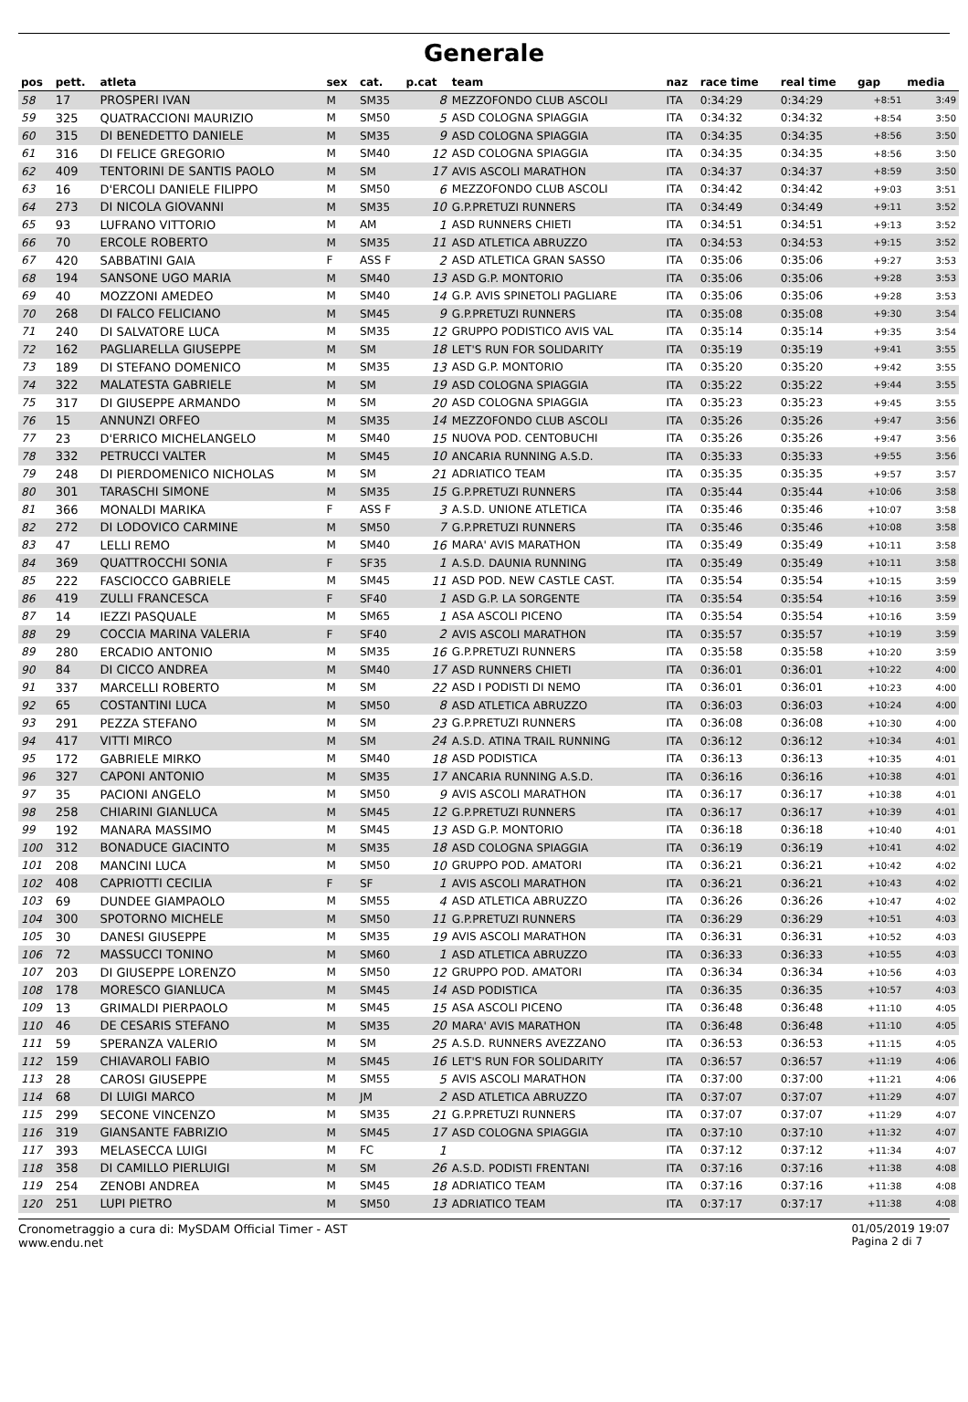Generale
| pos | pett. | atleta | sex | cat. | p.cat | team | naz | race time | real time | gap | media |
| --- | --- | --- | --- | --- | --- | --- | --- | --- | --- | --- | --- |
| 58 | 17 | PROSPERI IVAN | M | SM35 | 8 | MEZZOFONDO CLUB ASCOLI | ITA | 0:34:29 | 0:34:29 | +8:51 | 3:49 |
| 59 | 325 | QUATRACCIONI MAURIZIO | M | SM50 | 5 | ASD COLOGNA SPIAGGIA | ITA | 0:34:32 | 0:34:32 | +8:54 | 3:50 |
| 60 | 315 | DI BENEDETTO DANIELE | M | SM35 | 9 | ASD COLOGNA SPIAGGIA | ITA | 0:34:35 | 0:34:35 | +8:56 | 3:50 |
| 61 | 316 | DI FELICE GREGORIO | M | SM40 | 12 | ASD COLOGNA SPIAGGIA | ITA | 0:34:35 | 0:34:35 | +8:56 | 3:50 |
| 62 | 409 | TENTORINI DE SANTIS PAOLO | M | SM | 17 | AVIS ASCOLI MARATHON | ITA | 0:34:37 | 0:34:37 | +8:59 | 3:50 |
| 63 | 16 | D'ERCOLI DANIELE FILIPPO | M | SM50 | 6 | MEZZOFONDO CLUB ASCOLI | ITA | 0:34:42 | 0:34:42 | +9:03 | 3:51 |
| 64 | 273 | DI NICOLA GIOVANNI | M | SM35 | 10 | G.P.PRETUZI RUNNERS | ITA | 0:34:49 | 0:34:49 | +9:11 | 3:52 |
| 65 | 93 | LUFRANO VITTORIO | M | AM | 1 | ASD RUNNERS CHIETI | ITA | 0:34:51 | 0:34:51 | +9:13 | 3:52 |
| 66 | 70 | ERCOLE ROBERTO | M | SM35 | 11 | ASD ATLETICA ABRUZZO | ITA | 0:34:53 | 0:34:53 | +9:15 | 3:52 |
| 67 | 420 | SABBATINI GAIA | F | ASS F | 2 | ASD ATLETICA GRAN SASSO | ITA | 0:35:06 | 0:35:06 | +9:27 | 3:53 |
| 68 | 194 | SANSONE UGO MARIA | M | SM40 | 13 | ASD G.P. MONTORIO | ITA | 0:35:06 | 0:35:06 | +9:28 | 3:53 |
| 69 | 40 | MOZZONI AMEDEO | M | SM40 | 14 | G.P. AVIS SPINETOLI PAGLIARE | ITA | 0:35:06 | 0:35:06 | +9:28 | 3:53 |
| 70 | 268 | DI FALCO FELICIANO | M | SM45 | 9 | G.P.PRETUZI RUNNERS | ITA | 0:35:08 | 0:35:08 | +9:30 | 3:54 |
| 71 | 240 | DI SALVATORE LUCA | M | SM35 | 12 | GRUPPO PODISTICO AVIS VAL | ITA | 0:35:14 | 0:35:14 | +9:35 | 3:54 |
| 72 | 162 | PAGLIARELLA GIUSEPPE | M | SM | 18 | LET'S RUN FOR SOLIDARITY | ITA | 0:35:19 | 0:35:19 | +9:41 | 3:55 |
| 73 | 189 | DI STEFANO DOMENICO | M | SM35 | 13 | ASD G.P. MONTORIO | ITA | 0:35:20 | 0:35:20 | +9:42 | 3:55 |
| 74 | 322 | MALATESTA GABRIELE | M | SM | 19 | ASD COLOGNA SPIAGGIA | ITA | 0:35:22 | 0:35:22 | +9:44 | 3:55 |
| 75 | 317 | DI GIUSEPPE ARMANDO | M | SM | 20 | ASD COLOGNA SPIAGGIA | ITA | 0:35:23 | 0:35:23 | +9:45 | 3:55 |
| 76 | 15 | ANNUNZI ORFEO | M | SM35 | 14 | MEZZOFONDO CLUB ASCOLI | ITA | 0:35:26 | 0:35:26 | +9:47 | 3:56 |
| 77 | 23 | D'ERRICO MICHELANGELO | M | SM40 | 15 | NUOVA POD. CENTOBUCHI | ITA | 0:35:26 | 0:35:26 | +9:47 | 3:56 |
| 78 | 332 | PETRUCCI VALTER | M | SM45 | 10 | ANCARIA RUNNING A.S.D. | ITA | 0:35:33 | 0:35:33 | +9:55 | 3:56 |
| 79 | 248 | DI PIERDOMENICO NICHOLAS | M | SM | 21 | ADRIATICO TEAM | ITA | 0:35:35 | 0:35:35 | +9:57 | 3:57 |
| 80 | 301 | TARASCHI SIMONE | M | SM35 | 15 | G.P.PRETUZI RUNNERS | ITA | 0:35:44 | 0:35:44 | +10:06 | 3:58 |
| 81 | 366 | MONALDI MARIKA | F | ASS F | 3 | A.S.D. UNIONE ATLETICA | ITA | 0:35:46 | 0:35:46 | +10:07 | 3:58 |
| 82 | 272 | DI LODOVICO CARMINE | M | SM50 | 7 | G.P.PRETUZI RUNNERS | ITA | 0:35:46 | 0:35:46 | +10:08 | 3:58 |
| 83 | 47 | LELLI REMO | M | SM40 | 16 | MARA' AVIS MARATHON | ITA | 0:35:49 | 0:35:49 | +10:11 | 3:58 |
| 84 | 369 | QUATTROCCHI SONIA | F | SF35 | 1 | A.S.D. DAUNIA RUNNING | ITA | 0:35:49 | 0:35:49 | +10:11 | 3:58 |
| 85 | 222 | FASCIOCCO GABRIELE | M | SM45 | 11 | ASD POD. NEW CASTLE CAST. | ITA | 0:35:54 | 0:35:54 | +10:15 | 3:59 |
| 86 | 419 | ZULLI FRANCESCA | F | SF40 | 1 | ASD G.P. LA SORGENTE | ITA | 0:35:54 | 0:35:54 | +10:16 | 3:59 |
| 87 | 14 | IEZZI PASQUALE | M | SM65 | 1 | ASA ASCOLI PICENO | ITA | 0:35:54 | 0:35:54 | +10:16 | 3:59 |
| 88 | 29 | COCCIA MARINA VALERIA | F | SF40 | 2 | AVIS ASCOLI MARATHON | ITA | 0:35:57 | 0:35:57 | +10:19 | 3:59 |
| 89 | 280 | ERCADIO ANTONIO | M | SM35 | 16 | G.P.PRETUZI RUNNERS | ITA | 0:35:58 | 0:35:58 | +10:20 | 3:59 |
| 90 | 84 | DI CICCO ANDREA | M | SM40 | 17 | ASD RUNNERS CHIETI | ITA | 0:36:01 | 0:36:01 | +10:22 | 4:00 |
| 91 | 337 | MARCELLI ROBERTO | M | SM | 22 | ASD I PODISTI DI NEMO | ITA | 0:36:01 | 0:36:01 | +10:23 | 4:00 |
| 92 | 65 | COSTANTINI LUCA | M | SM50 | 8 | ASD ATLETICA ABRUZZO | ITA | 0:36:03 | 0:36:03 | +10:24 | 4:00 |
| 93 | 291 | PEZZA STEFANO | M | SM | 23 | G.P.PRETUZI RUNNERS | ITA | 0:36:08 | 0:36:08 | +10:30 | 4:00 |
| 94 | 417 | VITTI MIRCO | M | SM | 24 | A.S.D. ATINA TRAIL RUNNING | ITA | 0:36:12 | 0:36:12 | +10:34 | 4:01 |
| 95 | 172 | GABRIELE MIRKO | M | SM40 | 18 | ASD PODISTICA | ITA | 0:36:13 | 0:36:13 | +10:35 | 4:01 |
| 96 | 327 | CAPONI ANTONIO | M | SM35 | 17 | ANCARIA RUNNING A.S.D. | ITA | 0:36:16 | 0:36:16 | +10:38 | 4:01 |
| 97 | 35 | PACIONI ANGELO | M | SM50 | 9 | AVIS ASCOLI MARATHON | ITA | 0:36:17 | 0:36:17 | +10:38 | 4:01 |
| 98 | 258 | CHIARINI GIANLUCA | M | SM45 | 12 | G.P.PRETUZI RUNNERS | ITA | 0:36:17 | 0:36:17 | +10:39 | 4:01 |
| 99 | 192 | MANARA MASSIMO | M | SM45 | 13 | ASD G.P. MONTORIO | ITA | 0:36:18 | 0:36:18 | +10:40 | 4:01 |
| 100 | 312 | BONADUCE GIACINTO | M | SM35 | 18 | ASD COLOGNA SPIAGGIA | ITA | 0:36:19 | 0:36:19 | +10:41 | 4:02 |
| 101 | 208 | MANCINI LUCA | M | SM50 | 10 | GRUPPO POD. AMATORI | ITA | 0:36:21 | 0:36:21 | +10:42 | 4:02 |
| 102 | 408 | CAPRIOTTI CECILIA | F | SF | 1 | AVIS ASCOLI MARATHON | ITA | 0:36:21 | 0:36:21 | +10:43 | 4:02 |
| 103 | 69 | DUNDEE GIAMPAOLO | M | SM55 | 4 | ASD ATLETICA ABRUZZO | ITA | 0:36:26 | 0:36:26 | +10:47 | 4:02 |
| 104 | 300 | SPOTORNO MICHELE | M | SM50 | 11 | G.P.PRETUZI RUNNERS | ITA | 0:36:29 | 0:36:29 | +10:51 | 4:03 |
| 105 | 30 | DANESI GIUSEPPE | M | SM35 | 19 | AVIS ASCOLI MARATHON | ITA | 0:36:31 | 0:36:31 | +10:52 | 4:03 |
| 106 | 72 | MASSUCCI TONINO | M | SM60 | 1 | ASD ATLETICA ABRUZZO | ITA | 0:36:33 | 0:36:33 | +10:55 | 4:03 |
| 107 | 203 | DI GIUSEPPE LORENZO | M | SM50 | 12 | GRUPPO POD. AMATORI | ITA | 0:36:34 | 0:36:34 | +10:56 | 4:03 |
| 108 | 178 | MORESCO GIANLUCA | M | SM45 | 14 | ASD PODISTICA | ITA | 0:36:35 | 0:36:35 | +10:57 | 4:03 |
| 109 | 13 | GRIMALDI PIERPAOLO | M | SM45 | 15 | ASA ASCOLI PICENO | ITA | 0:36:48 | 0:36:48 | +11:10 | 4:05 |
| 110 | 46 | DE CESARIS STEFANO | M | SM35 | 20 | MARA' AVIS MARATHON | ITA | 0:36:48 | 0:36:48 | +11:10 | 4:05 |
| 111 | 59 | SPERANZA VALERIO | M | SM | 25 | A.S.D. RUNNERS AVEZZANO | ITA | 0:36:53 | 0:36:53 | +11:15 | 4:05 |
| 112 | 159 | CHIAVAROLI FABIO | M | SM45 | 16 | LET'S RUN FOR SOLIDARITY | ITA | 0:36:57 | 0:36:57 | +11:19 | 4:06 |
| 113 | 28 | CAROSI GIUSEPPE | M | SM55 | 5 | AVIS ASCOLI MARATHON | ITA | 0:37:00 | 0:37:00 | +11:21 | 4:06 |
| 114 | 68 | DI LUIGI MARCO | M | JM | 2 | ASD ATLETICA ABRUZZO | ITA | 0:37:07 | 0:37:07 | +11:29 | 4:07 |
| 115 | 299 | SECONE VINCENZO | M | SM35 | 21 | G.P.PRETUZI RUNNERS | ITA | 0:37:07 | 0:37:07 | +11:29 | 4:07 |
| 116 | 319 | GIANSANTE FABRIZIO | M | SM45 | 17 | ASD COLOGNA SPIAGGIA | ITA | 0:37:10 | 0:37:10 | +11:32 | 4:07 |
| 117 | 393 | MELASECCA LUIGI | M | FC | 1 | | ITA | 0:37:12 | 0:37:12 | +11:34 | 4:07 |
| 118 | 358 | DI CAMILLO PIERLUIGI | M | SM | 26 | A.S.D. PODISTI FRENTANI | ITA | 0:37:16 | 0:37:16 | +11:38 | 4:08 |
| 119 | 254 | ZENOBI ANDREA | M | SM45 | 18 | ADRIATICO TEAM | ITA | 0:37:16 | 0:37:16 | +11:38 | 4:08 |
| 120 | 251 | LUPI PIETRO | M | SM50 | 13 | ADRIATICO TEAM | ITA | 0:37:17 | 0:37:17 | +11:38 | 4:08 |
Cronometraggio a cura di: MySDAM Official Timer - AST
www.endu.net
01/05/2019 19:07
Pagina 2 di 7